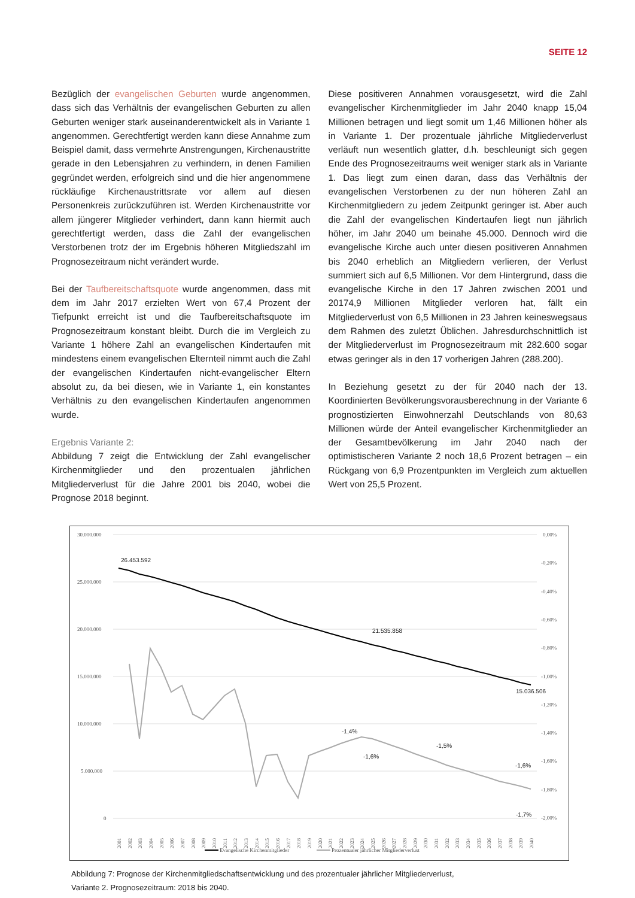SEITE 12
Bezüglich der evangelischen Geburten wurde angenommen, dass sich das Verhältnis der evangelischen Geburten zu allen Geburten weniger stark auseinanderentwickelt als in Variante 1 angenommen. Gerechtfertigt werden kann diese Annahme zum Beispiel damit, dass vermehrte Anstrengungen, Kirchenaustritte gerade in den Lebensjahren zu verhindern, in denen Familien gegründet werden, erfolgreich sind und die hier angenommene rückläufige Kirchenaustrittsrate vor allem auf diesen Personenkreis zurückzuführen ist. Werden Kirchenaustritte vor allem jüngerer Mitglieder verhindert, dann kann hiermit auch gerechtfertigt werden, dass die Zahl der evangelischen Verstorbenen trotz der im Ergebnis höheren Mitgliedszahl im Prognosezeitraum nicht verändert wurde.
Bei der Taufbereitschaftsquote wurde angenommen, dass mit dem im Jahr 2017 erzielten Wert von 67,4 Prozent der Tiefpunkt erreicht ist und die Taufbereitschaftsquote im Prognosezeitraum konstant bleibt. Durch die im Vergleich zu Variante 1 höhere Zahl an evangelischen Kindertaufen mit mindestens einem evangelischen Elternteil nimmt auch die Zahl der evangelischen Kindertaufen nicht-evangelischer Eltern absolut zu, da bei diesen, wie in Variante 1, ein konstantes Verhältnis zu den evangelischen Kindertaufen angenommen wurde.
Ergebnis Variante 2:
Abbildung 7 zeigt die Entwicklung der Zahl evangelischer Kirchenmitglieder und den prozentualen jährlichen Mitgliederverlust für die Jahre 2001 bis 2040, wobei die Prognose 2018 beginnt.
Diese positiveren Annahmen vorausgesetzt, wird die Zahl evangelischer Kirchenmitglieder im Jahr 2040 knapp 15,04 Millionen betragen und liegt somit um 1,46 Millionen höher als in Variante 1. Der prozentuale jährliche Mitgliederverlust verläuft nun wesentlich glatter, d.h. beschleunigt sich gegen Ende des Prognosezeitraums weit weniger stark als in Variante 1. Das liegt zum einen daran, dass das Verhältnis der evangelischen Verstorbenen zu der nun höheren Zahl an Kirchenmitgliedern zu jedem Zeitpunkt geringer ist. Aber auch die Zahl der evangelischen Kindertaufen liegt nun jährlich höher, im Jahr 2040 um beinahe 45.000. Dennoch wird die evangelische Kirche auch unter diesen positiveren Annahmen bis 2040 erheblich an Mitgliedern verlieren, der Verlust summiert sich auf 6,5 Millionen. Vor dem Hintergrund, dass die evangelische Kirche in den 17 Jahren zwischen 2001 und 20174,9 Millionen Mitglieder verloren hat, fällt ein Mitgliederverlust von 6,5 Millionen in 23 Jahren keineswegsaus dem Rahmen des zuletzt Üblichen. Jahresdurchschnittlich ist der Mitgliederverlust im Prognosezeitraum mit 282.600 sogar etwas geringer als in den 17 vorherigen Jahren (288.200).
In Beziehung gesetzt zu der für 2040 nach der 13. Koordinierten Bevölkerungsvorausberechnung in der Variante 6 prognostizierten Einwohnerzahl Deutschlands von 80,63 Millionen würde der Anteil evangelischer Kirchenmitglieder an der Gesamtbevölkerung im Jahr 2040 nach der optimistischeren Variante 2 noch 18,6 Prozent betragen – ein Rückgang von 6,9 Prozentpunkten im Vergleich zum aktuellen Wert von 25,5 Prozent.
30.000.000
25.000.000
20.000.000
15.000.000
10.000.000
5.000.000
0
0,00%
-0,20%
-0,40%
-0,60%
-0,80%
-1,00%
-1,20%
-1,40%
-1,60%
-1,80%
-2,00%
26.453.592
21.535.858
15.036.506
-1,4%
-1,6%
-1,5%
-1,6%
-1,7%
2001
2002
2003
2004
2005
2006
2007
2008
2009
2010
2011
2012
2013
2014
2015
2016
2017
2018
2019
2020
2021
2022
2023
2024
2025
2026
2027
2028
2029
2030
2031
2032
2033
2034
2035
2036
2037
2038
2039
2040
Evangelische Kirchenmitglieder
Prozentualer jährlicher Mitgliederverlust
Abbildung 7: Prognose der Kirchenmitgliedschaftsentwicklung und des prozentualer jährlicher Mitgliederverlust,
Variante 2. Prognosezeitraum: 2018 bis 2040.